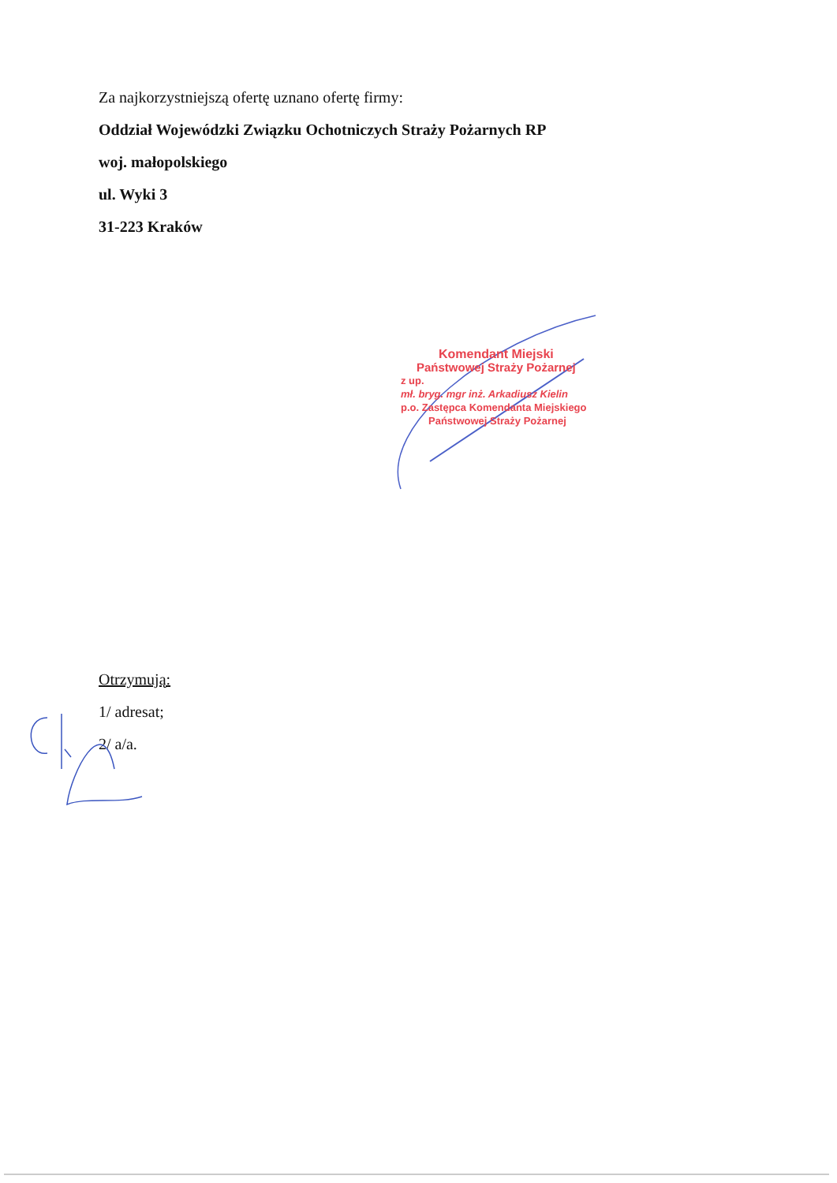Za najkorzystniejszą ofertę uznano ofertę firmy:
Oddział Wojewódzki Związku Ochotniczych Straży Pożarnych RP
woj. małopolskiego
ul. Wyki 3
31-223 Kraków
Komendant Miejski
Państwowej Straży Pożarnej
z up.
mł. bryg. mgr inż. Arkadiusz Kielin
p.o. Zastępca Komendanta Miejskiego
Państwowej Straży Pożarnej
Otrzymują:
1/ adresat;
2/ a/a.